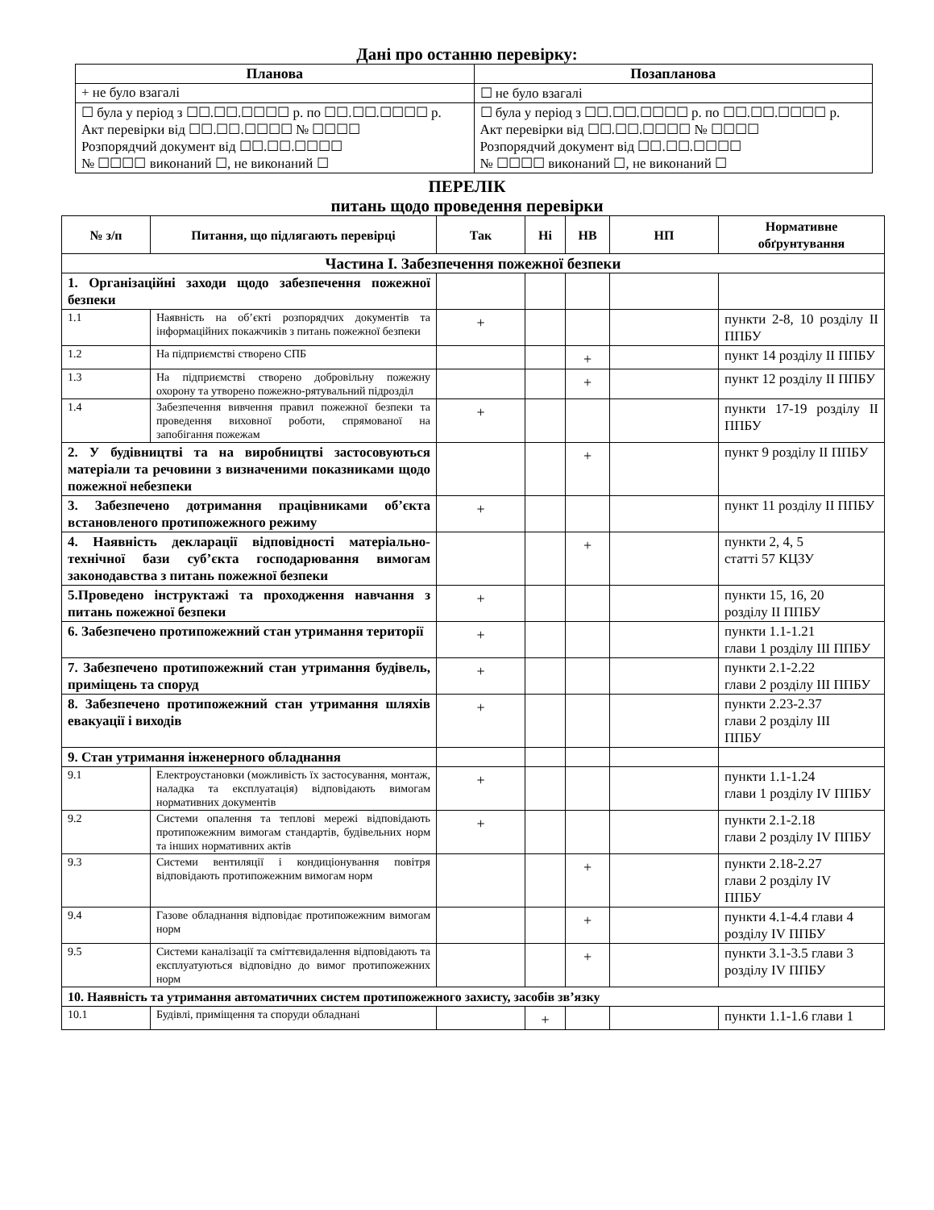Дані про останню перевірку:
| Планова | Позапланова |
| --- | --- |
| + не було взагалі | ☐ не було взагалі |
| ☐ була у період з ☐☐.☐☐.☐☐☐☐ р. по ☐☐.☐☐.☐☐☐☐ р. Акт перевірки від ☐☐.☐☐.☐☐☐☐ № ☐☐☐☐ Розпорядчий документ від ☐☐.☐☐.☐☐☐☐ № ☐☐☐☐ виконаний ☐, не виконаний ☐ | ☐ була у період з ☐☐.☐☐.☐☐☐☐ р. по ☐☐.☐☐.☐☐☐☐ р. Акт перевірки від ☐☐.☐☐.☐☐☐☐ № ☐☐☐☐ Розпорядчий документ від ☐☐.☐☐.☐☐☐☐ № ☐☐☐☐ виконаний ☐, не виконаний ☐ |
ПЕРЕЛІК
питань щодо проведення перевірки
| № з/п | Питання, що підлягають перевірці | Так | Ні | НВ | НП | Нормативне обґрунтування |
| --- | --- | --- | --- | --- | --- | --- |
| Частина І. Забезпечення пожежної безпеки | | | | | | |
| 1. Організаційні заходи щодо забезпечення пожежної безпеки | | | | | | |
| 1.1 | Наявність на об’єкті розпорядчих документів та інформаційних покажчиків з питань пожежної безпеки | + | | | | пункти 2-8, 10 розділу ІІ ППБУ |
| 1.2 | На підприємстві створено СПБ | | | + | | пункт 14 розділу ІІ ППБУ |
| 1.3 | На підприємстві створено добровільну пожежну охорону та утворено пожежно-рятувальний підрозділ | | | + | | пункт 12 розділу ІІ ППБУ |
| 1.4 | Забезпечення вивчення правил пожежної безпеки та проведення виховної роботи, спрямованої на запобігання пожежам | + | | | | пункти 17-19 розділу ІІ ППБУ |
| 2. У будівництві та на виробництві застосовуються матеріали та речовини з визначеними показниками щодо пожежної небезпеки | | | | + | | пункт 9 розділу ІІ ППБУ |
| 3. Забезпечено дотримання працівниками об’єкта встановленого протипожежного режиму | | + | | | | пункт 11 розділу ІІ ППБУ |
| 4. Наявність декларації відповідності матеріально-технічної бази суб’єкта господарювання вимогам законодавства з питань пожежної безпеки | | | | + | | пункти 2, 4, 5 статті 57 КЦЗУ |
| 5.Проведено інструктажі та проходження навчання з питань пожежної безпеки | | + | | | | пункти 15, 16, 20 розділу ІІ ППБУ |
| 6. Забезпечено протипожежний стан утримання території | | + | | | | пункти 1.1-1.21 глави 1 розділу ІІІ ППБУ |
| 7. Забезпечено протипожежний стан утримання будівель, приміщень та споруд | | + | | | | пункти 2.1-2.22 глави 2 розділу ІІІ ППБУ |
| 8. Забезпечено протипожежний стан утримання шляхів евакуації і виходів | | + | | | | пункти 2.23-2.37 глави 2 розділу ІІІ ППБУ |
| 9. Стан утримання інженерного обладнання | | | | | | |
| 9.1 | Електроустановки (можливість їх застосування, монтаж, наладка та експлуатація) відповідають вимогам нормативних документів | + | | | | пункти 1.1-1.24 глави 1 розділу IV ППБУ |
| 9.2 | Системи опалення та теплові мережі відповідають протипожежним вимогам стандартів, будівельних норм та інших нормативних актів | + | | | | пункти 2.1-2.18 глави 2 розділу IV ППБУ |
| 9.3 | Системи вентиляції і кондиціонування повітря відповідають протипожежним вимогам норм | | | + | | пункти 2.18-2.27 глави 2 розділу IV ППБУ |
| 9.4 | Газове обладнання відповідає протипожежним вимогам норм | | | + | | пункти 4.1-4.4 глави 4 розділу IV ППБУ |
| 9.5 | Системи каналізації та сміттєвидалення відповідають та експлуатуються відповідно до вимог протипожежних норм | | | + | | пункти 3.1-3.5 глави 3 розділу IV ППБУ |
| 10. Наявність та утримання автоматичних систем протипожежного захисту, засобів зв’язку | | | | | | |
| 10.1 | Будівлі, приміщення та споруди обладнані | | + | | | пункти 1.1-1.6 глави 1 |